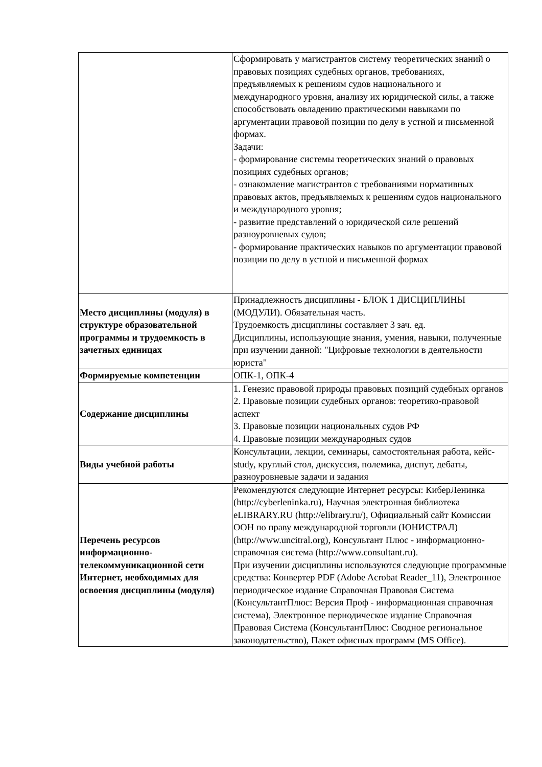| | Сформировать у магистрантов систему теоретических знаний о правовых позициях судебных органов, требованиях, предъявляемых к решениям судов национального и международного уровня, анализу их юридической силы, а также способствовать овладению практическими навыками по аргументации правовой позиции по делу в устной и письменной формах. Задачи: - формирование системы теоретических знаний о правовых позициях судебных органов; - ознакомление магистрантов с требованиями нормативных правовых актов, предъявляемых к решениям судов национального и международного уровня; - развитие представлений о юридической силе решений разноуровневых судов; - формирование практических навыков по аргументации правовой позиции по делу в устной и письменной формах |
| Место дисциплины (модуля) в структуре образовательной программы и трудоемкость в зачетных единицах | Принадлежность дисциплины - БЛОК 1 ДИСЦИПЛИНЫ (МОДУЛИ). Обязательная часть. Трудоемкость дисциплины составляет 3 зач. ед. Дисциплины, использующие знания, умения, навыки, полученные при изучении данной: "Цифровые технологии в деятельности юриста" |
| Формируемые компетенции | ОПК-1, ОПК-4 |
| Содержание дисциплины | 1. Генезис правовой природы правовых позиций судебных органов 2. Правовые позиции судебных органов: теоретико-правовой аспект 3. Правовые позиции национальных судов РФ 4. Правовые позиции международных судов |
| Виды учебной работы | Консультации, лекции, семинары, самостоятельная работа, кейс-study, круглый стол, дискуссия, полемика, диспут, дебаты, разноуровневые задачи и задания |
| Перечень ресурсов информационно-телекоммуникационной сети Интернет, необходимых для освоения дисциплины (модуля) | Рекомендуются следующие Интернет ресурсы: КиберЛенинка (http://cyberleninka.ru), Научная электронная библиотека eLIBRARY.RU (http://elibrary.ru/), Официальный сайт Комиссии ООН по праву международной торговли (ЮНИСТРАЛ) (http://www.uncitral.org), Консультант Плюс - информационно-справочная система (http://www.consultant.ru). При изучении дисциплины используются следующие программные средства: Конвертер PDF (Adobe Acrobat Reader_11), Электронное периодическое издание Справочная Правовая Система (КонсультантПлюс: Версия Проф - информационная справочная система), Электронное периодическое издание Справочная Правовая Система (КонсультантПлюс: Сводное региональное законодательство), Пакет офисных программ (MS Office). |